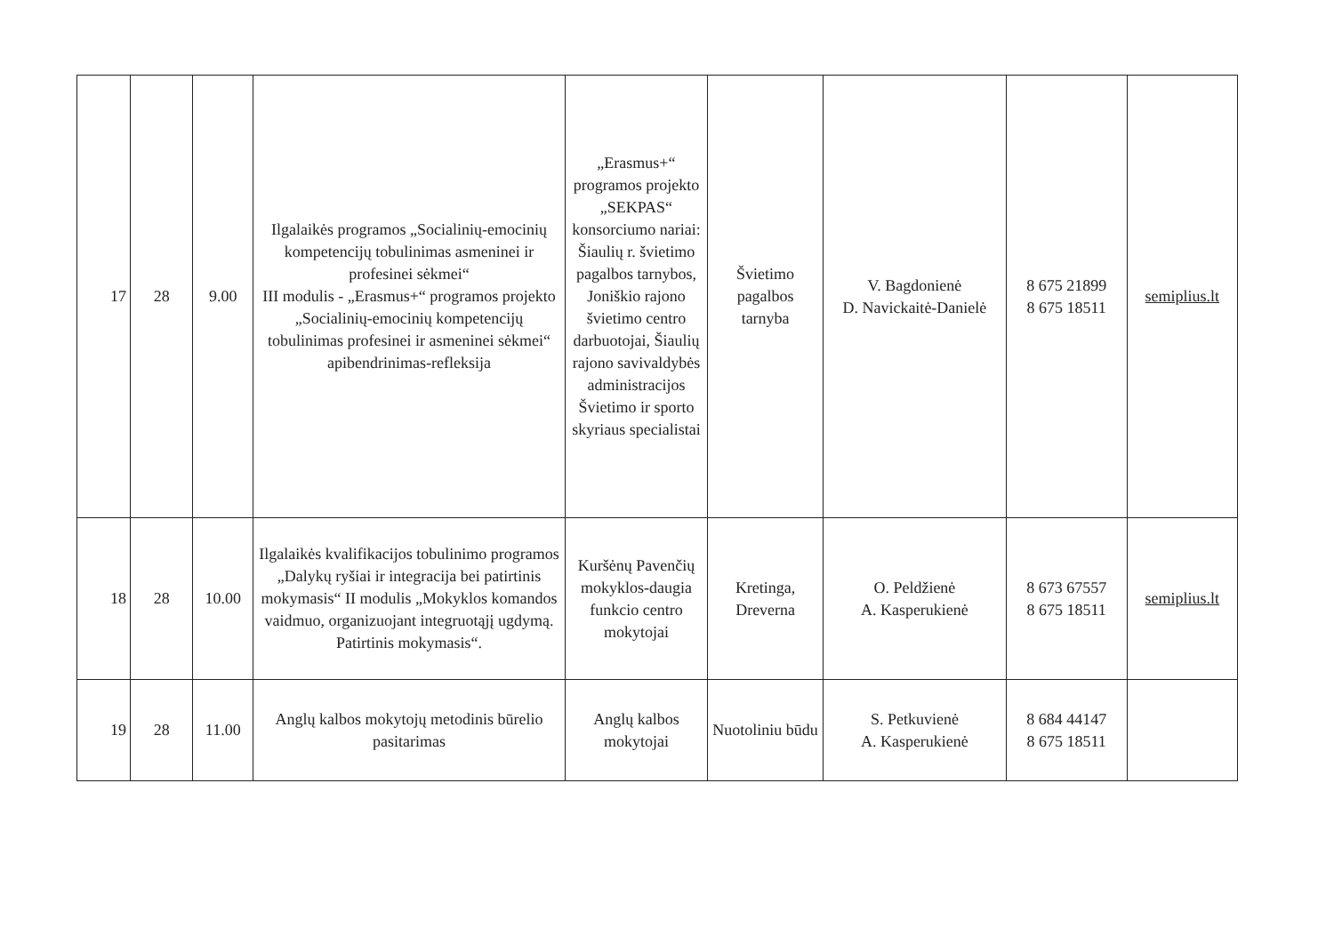| 17 | 28 | 9.00 | Ilgalaikės programos „Socialinių-emocinių kompetencijų tobulinimas asmeninei ir profesinei sėkmei“ III modulis - „Erasmus+“ programos projekto „Socialinių-emocinių kompetencijų tobulinimas profesinei ir asmeninei sėkmei“ apibendrinimas-refleksija | „Erasmus+“ programos projekto „SEKPAS“ konsorciumo nariai: Šiaulių r. švietimo pagalbos tarnybos, Joniškio rajono švietimo centro darbuotojai, Šiaulių rajono savivaldybės administracijos Švietimo ir sporto skyriaus specialistai | Švietimo pagalbos tarnyba | V. Bagdonienė D. Navickaitė-Danielė | 8 675 21899 8 675 18511 | semiplius.lt |
| 18 | 28 | 10.00 | Ilgalaikės kvalifikacijos tobulinimo programos „Dalykų ryšiai ir integracija bei patirtinis mokymasis“ II modulis „Mokyklos komandos vaidmuo, organizuojant integruotąjį ugdymą. Patirtinis mokymasis“. | Kuršėnų Pavenčių mokyklos-daugia funkcio centro mokytojai | Kretinga, Dreverna | O. Peldžienė A. Kasperukienė | 8 673 67557 8 675 18511 | semiplius.lt |
| 19 | 28 | 11.00 | Anglų kalbos mokytojų metodinis būrelio pasitarimas | Anglų kalbos mokytojai | Nuotoliniu būdu | S. Petkuvienė A. Kasperukienė | 8 684 44147 8 675 18511 | |